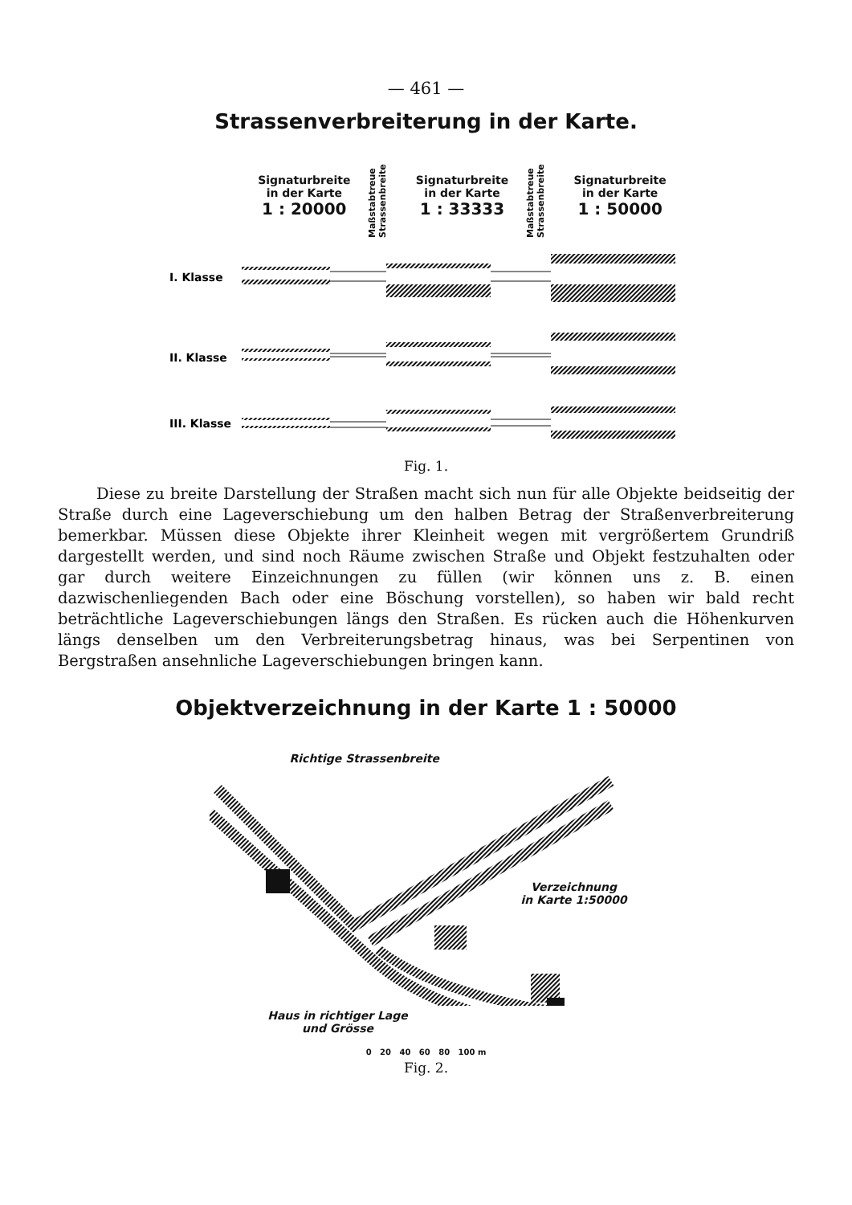— 461 —
Strassenverbreiterung in der Karte.
Signaturbreite
in der Karte
1 : 20000
Maßstabtreue Strassenbreite
Signaturbreite
in der Karte
1 : 33333
Maßstabtreue Strassenbreite
Signaturbreite
in der Karte
1 : 50000
I. Klasse
II. Klasse
III. Klasse
Fig. 1.
Diese zu breite Darstellung der Straßen macht sich nun für alle Objekte beidseitig der Straße durch eine Lageverschiebung um den halben Betrag der Straßenverbreiterung bemerkbar. Müssen diese Objekte ihrer Kleinheit wegen mit vergrößertem Grundriß dargestellt werden, und sind noch Räume zwischen Straße und Objekt festzuhalten oder gar durch weitere Einzeichnungen zu füllen (wir können uns z. B. einen dazwischenliegenden Bach oder eine Böschung vorstellen), so haben wir bald recht beträchtliche Lageverschiebungen längs den Straßen. Es rücken auch die Höhenkurven längs denselben um den Verbreiterungsbetrag hinaus, was bei Serpentinen von Bergstraßen ansehnliche Lageverschiebungen bringen kann.
Objektverzeichnung in der Karte 1 : 50000
Richtige Strassenbreite
Verzeichnung
in Karte 1:50000
Haus in richtiger Lage
und Grösse
0 20 40 60 80 100 m
Fig. 2.